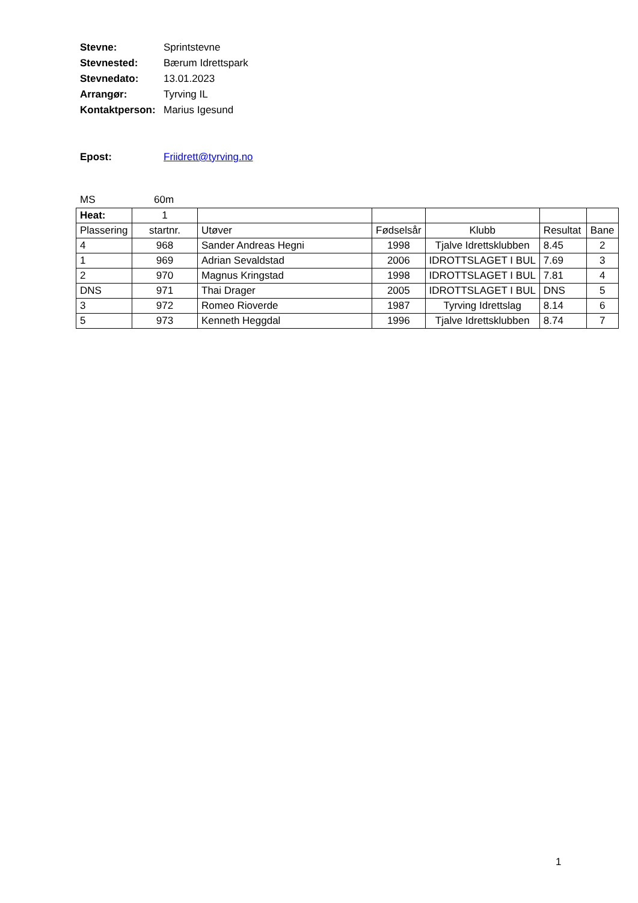Stevne: Sprintstevne
Stevnested: Bærum Idrettspark
Stevnedato: 13.01.2023
Arrangør: Tyrving IL
Kontaktperson: Marius Igesund
Epost: Friidrett@tyrving.no
MS 60m
| Heat: | 1 | | | | | |
| Plassering | startnr. | Utøver | Fødselsår | Klubb | Resultat | Bane |
| 4 | 968 | Sander Andreas Hegni | 1998 | Tjalve Idrettsklubben | 8.45 | 2 |
| 1 | 969 | Adrian Sevaldstad | 2006 | IDROTTSLAGET I BUL | 7.69 | 3 |
| 2 | 970 | Magnus Kringstad | 1998 | IDROTTSLAGET I BUL | 7.81 | 4 |
| DNS | 971 | Thai Drager | 2005 | IDROTTSLAGET I BUL | DNS | 5 |
| 3 | 972 | Romeo Rioverde | 1987 | Tyrving Idrettslag | 8.14 | 6 |
| 5 | 973 | Kenneth Heggdal | 1996 | Tjalve Idrettsklubben | 8.74 | 7 |
1